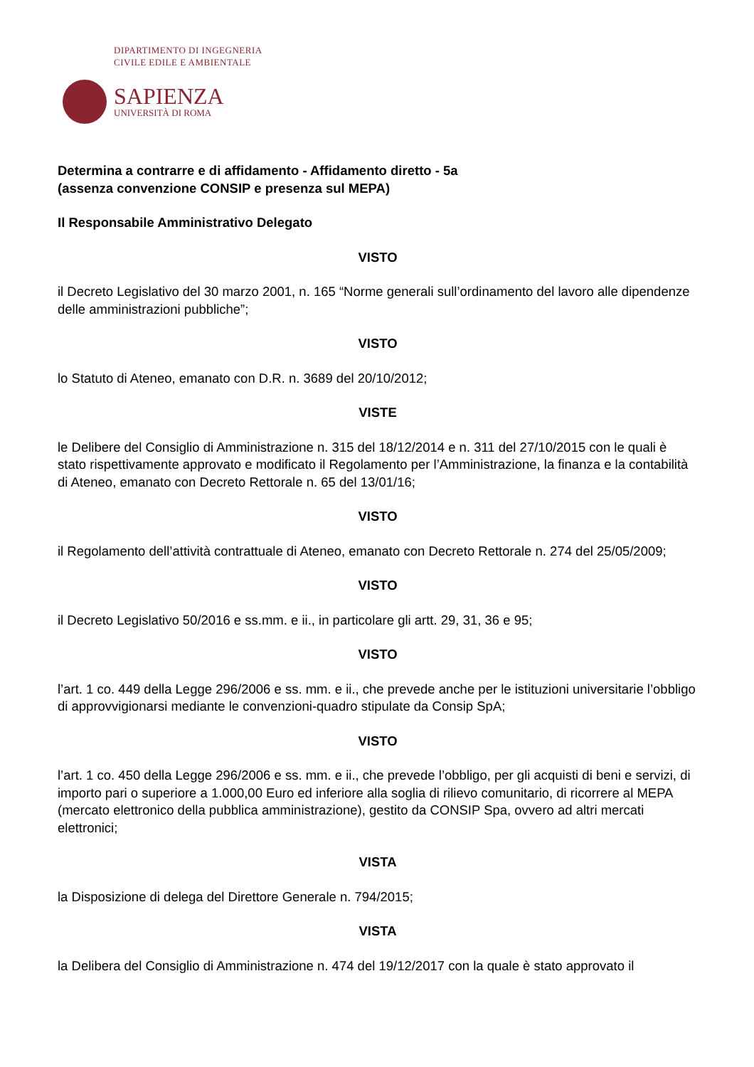DIPARTIMENTO DI INGEGNERIA
CIVILE EDILE E AMBIENTALE
SAPIENZA
UNIVERSITÀ DI ROMA
Determina a contrarre e di affidamento - Affidamento diretto - 5a
(assenza convenzione CONSIP e presenza sul MEPA)
Il Responsabile Amministrativo Delegato
VISTO
il Decreto Legislativo del 30 marzo 2001, n. 165 “Norme generali sull’ordinamento del lavoro alle dipendenze delle amministrazioni pubbliche”;
VISTO
lo Statuto di Ateneo, emanato con D.R. n. 3689 del 20/10/2012;
VISTE
le Delibere del Consiglio di Amministrazione n. 315 del 18/12/2014 e n. 311 del 27/10/2015 con le quali è stato rispettivamente approvato e modificato il Regolamento per l’Amministrazione, la finanza e la contabilità di Ateneo, emanato con Decreto Rettorale n. 65 del 13/01/16;
VISTO
il Regolamento dell’attività contrattuale di Ateneo, emanato con Decreto Rettorale n. 274 del 25/05/2009;
VISTO
il Decreto Legislativo 50/2016 e ss.mm. e ii., in particolare gli artt. 29, 31, 36 e 95;
VISTO
l’art. 1 co. 449 della Legge 296/2006 e ss. mm. e ii., che prevede anche per le istituzioni universitarie l’obbligo di approvvigionarsi mediante le convenzioni-quadro stipulate da Consip SpA;
VISTO
l’art. 1 co. 450 della Legge 296/2006 e ss. mm. e ii., che prevede l’obbligo, per gli acquisti di beni e servizi, di importo pari o superiore a 1.000,00 Euro ed inferiore alla soglia di rilievo comunitario, di ricorrere al MEPA (mercato elettronico della pubblica amministrazione), gestito da CONSIP Spa, ovvero ad altri mercati elettronici;
VISTA
la Disposizione di delega del Direttore Generale n. 794/2015;
VISTA
la Delibera del Consiglio di Amministrazione n. 474 del 19/12/2017 con la quale è stato approvato il